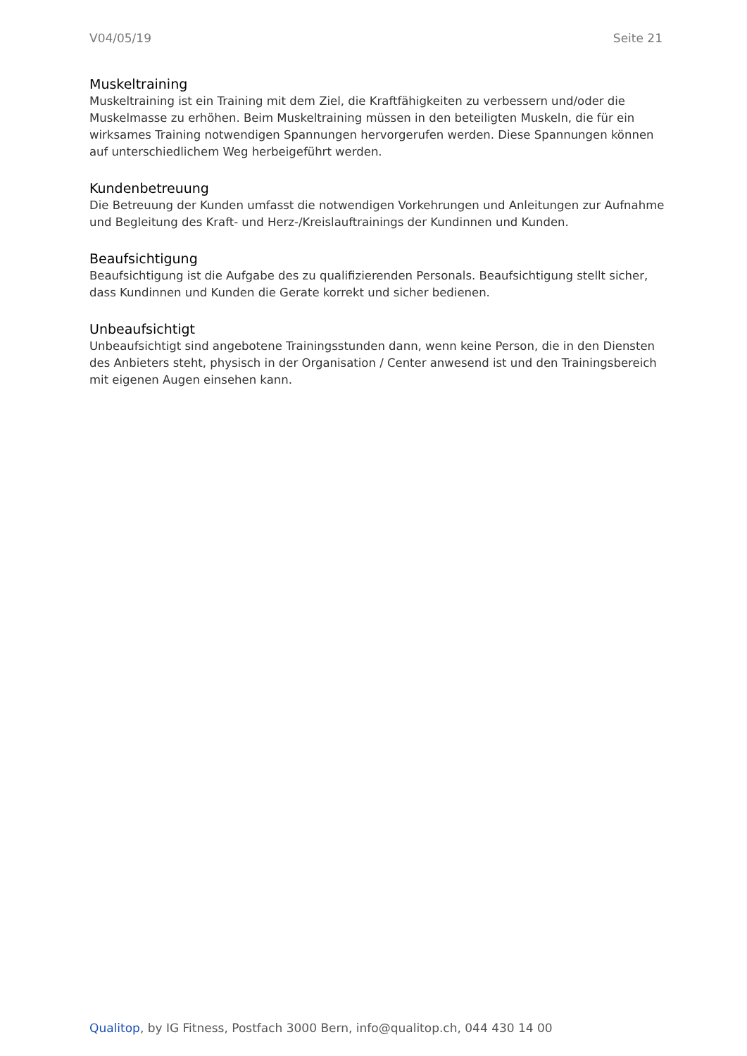V04/05/19 Seite 21
Muskeltraining
Muskeltraining ist ein Training mit dem Ziel, die Kraftfähigkeiten zu verbessern und/oder die Muskelmasse zu erhöhen. Beim Muskeltraining müssen in den beteiligten Muskeln, die für ein wirksames Training notwendigen Spannungen hervorgerufen werden. Diese Spannungen können auf unterschiedlichem Weg herbeigeführt werden.
Kundenbetreuung
Die Betreuung der Kunden umfasst die notwendigen Vorkehrungen und Anleitungen zur Aufnahme und Begleitung des Kraft- und Herz-/Kreislauftrainings der Kundinnen und Kunden.
Beaufsichtigung
Beaufsichtigung ist die Aufgabe des zu qualifizierenden Personals. Beaufsichtigung stellt sicher, dass Kundinnen und Kunden die Gerate korrekt und sicher bedienen.
Unbeaufsichtigt
Unbeaufsichtigt sind angebotene Trainingsstunden dann, wenn keine Person, die in den Diensten des Anbieters steht, physisch in der Organisation / Center anwesend ist und den Trainingsbereich mit eigenen Augen einsehen kann.
Qualitop, by IG Fitness, Postfach 3000 Bern, info@qualitop.ch, 044 430 14 00